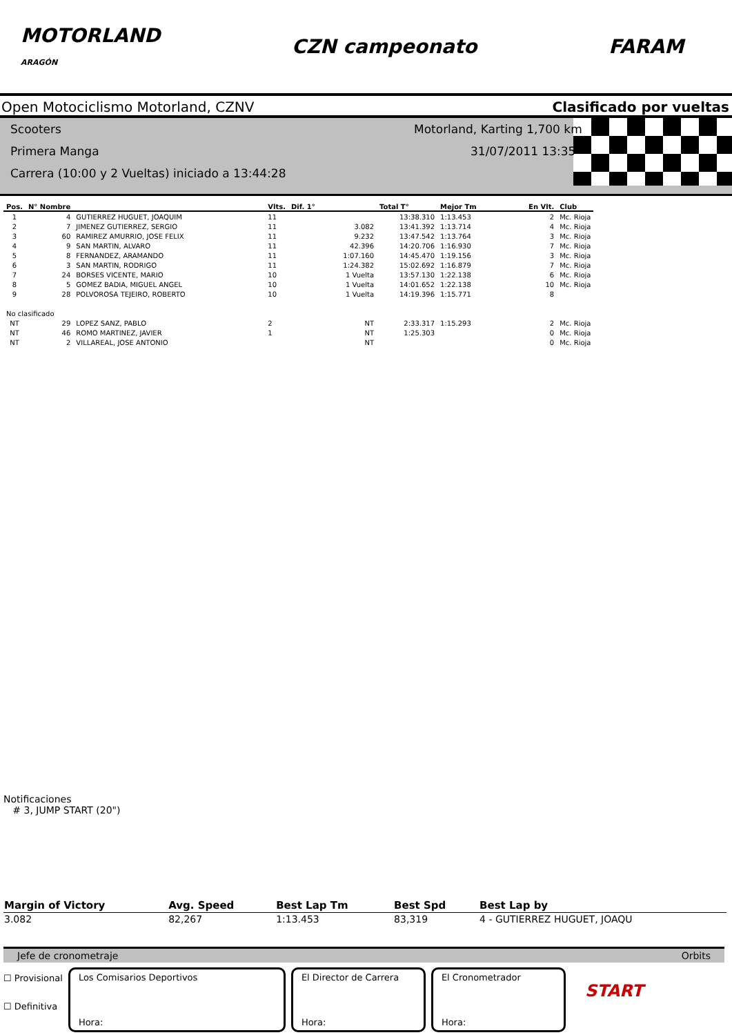MOTORLAND
ARAGÓN
CZN campeonato FARAM
Open Motociclismo Motorland, CZNV Clasificado por vueltas
Scooters Motorland, Karting 1,700 km
Primera Manga 31/07/2011 13:35
Carrera (10:00 y 2 Vueltas) iniciado a 13:44:28
| Pos. | N° Nombre | | Vlts. | Dif. 1° | Total T° | Mejor Tm | En Vlt. | Club |
| --- | --- | --- | --- | --- | --- | --- | --- | --- |
| 1 | 4 | GUTIERREZ HUGUET, JOAQUIM | 11 | | 13:38.310 | 1:13.453 | 2 | Mc. Rioja |
| 2 | 7 | JIMENEZ GUTIERREZ, SERGIO | 11 | 3.082 | 13:41.392 | 1:13.714 | 4 | Mc. Rioja |
| 3 | 60 | RAMIREZ AMURRIO, JOSE FELIX | 11 | 9.232 | 13:47.542 | 1:13.764 | 3 | Mc. Rioja |
| 4 | 9 | SAN MARTIN, ALVARO | 11 | 42.396 | 14:20.706 | 1:16.930 | 7 | Mc. Rioja |
| 5 | 8 | FERNANDEZ, ARAMANDO | 11 | 1:07.160 | 14:45.470 | 1:19.156 | 3 | Mc. Rioja |
| 6 | 3 | SAN MARTIN, RODRIGO | 11 | 1:24.382 | 15:02.692 | 1:16.879 | 7 | Mc. Rioja |
| 7 | 24 | BORSES VICENTE, MARIO | 10 | 1 Vuelta | 13:57.130 | 1:22.138 | 6 | Mc. Rioja |
| 8 | 5 | GOMEZ BADIA, MIGUEL ANGEL | 10 | 1 Vuelta | 14:01.652 | 1:22.138 | 10 | Mc. Rioja |
| 9 | 28 | POLVOROSA TEJEIRO, ROBERTO | 10 | 1 Vuelta | 14:19.396 | 1:15.771 | 8 | |
| No clasificado | | | | | | | | |
| NT | 29 | LOPEZ SANZ, PABLO | 2 | NT | 2:33.317 | 1:15.293 | 2 | Mc. Rioja |
| NT | 46 | ROMO MARTINEZ, JAVIER | 1 | NT | 1:25.303 | | 0 | Mc. Rioja |
| NT | 2 | VILLAREAL, JOSE ANTONIO | | NT | | | 0 | Mc. Rioja |
Notificaciones
# 3, JUMP START (20")
| Margin of Victory | Avg. Speed | Best Lap Tm | Best Spd | Best Lap by |
| --- | --- | --- | --- | --- |
| 3.082 | 82,267 | 1:13.453 | 83,319 | 4 - GUTIERREZ HUGUET, JOAQU |
Jefe de cronometraje Orbits
☐ Provisional
☐ Definitiva
Los Comisarios Deportivos
Hora:
El Director de Carrera
Hora:
El Cronometrador
Hora:
START